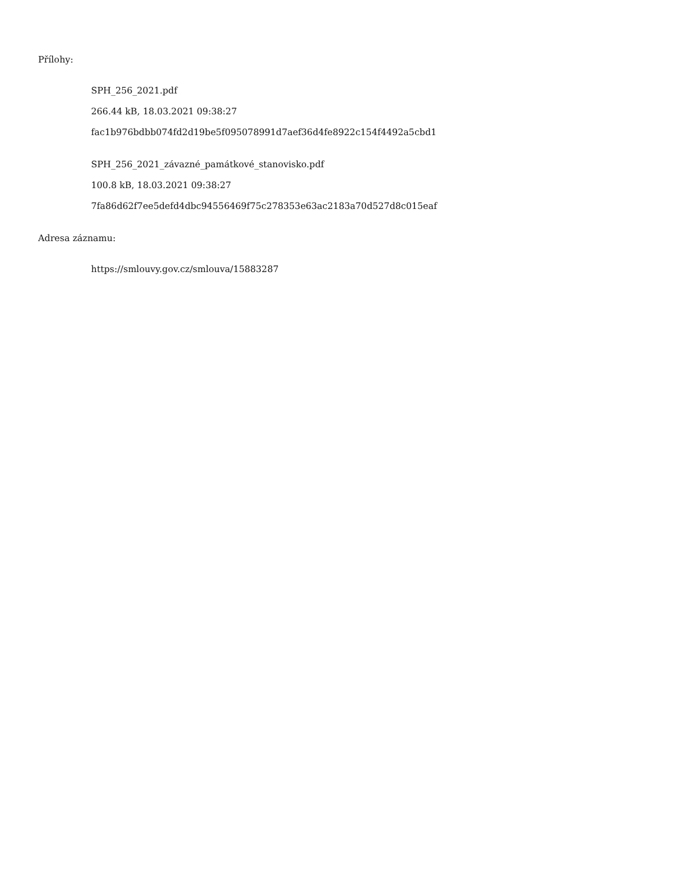Přílohy:
SPH_256_2021.pdf
266.44 kB, 18.03.2021 09:38:27
fac1b976bdbb074fd2d19be5f095078991d7aef36d4fe8922c154f4492a5cbd1
SPH_256_2021_závazné_památkové_stanovisko.pdf
100.8 kB, 18.03.2021 09:38:27
7fa86d62f7ee5defd4dbc94556469f75c278353e63ac2183a70d527d8c015eaf
Adresa záznamu:
https://smlouvy.gov.cz/smlouva/15883287